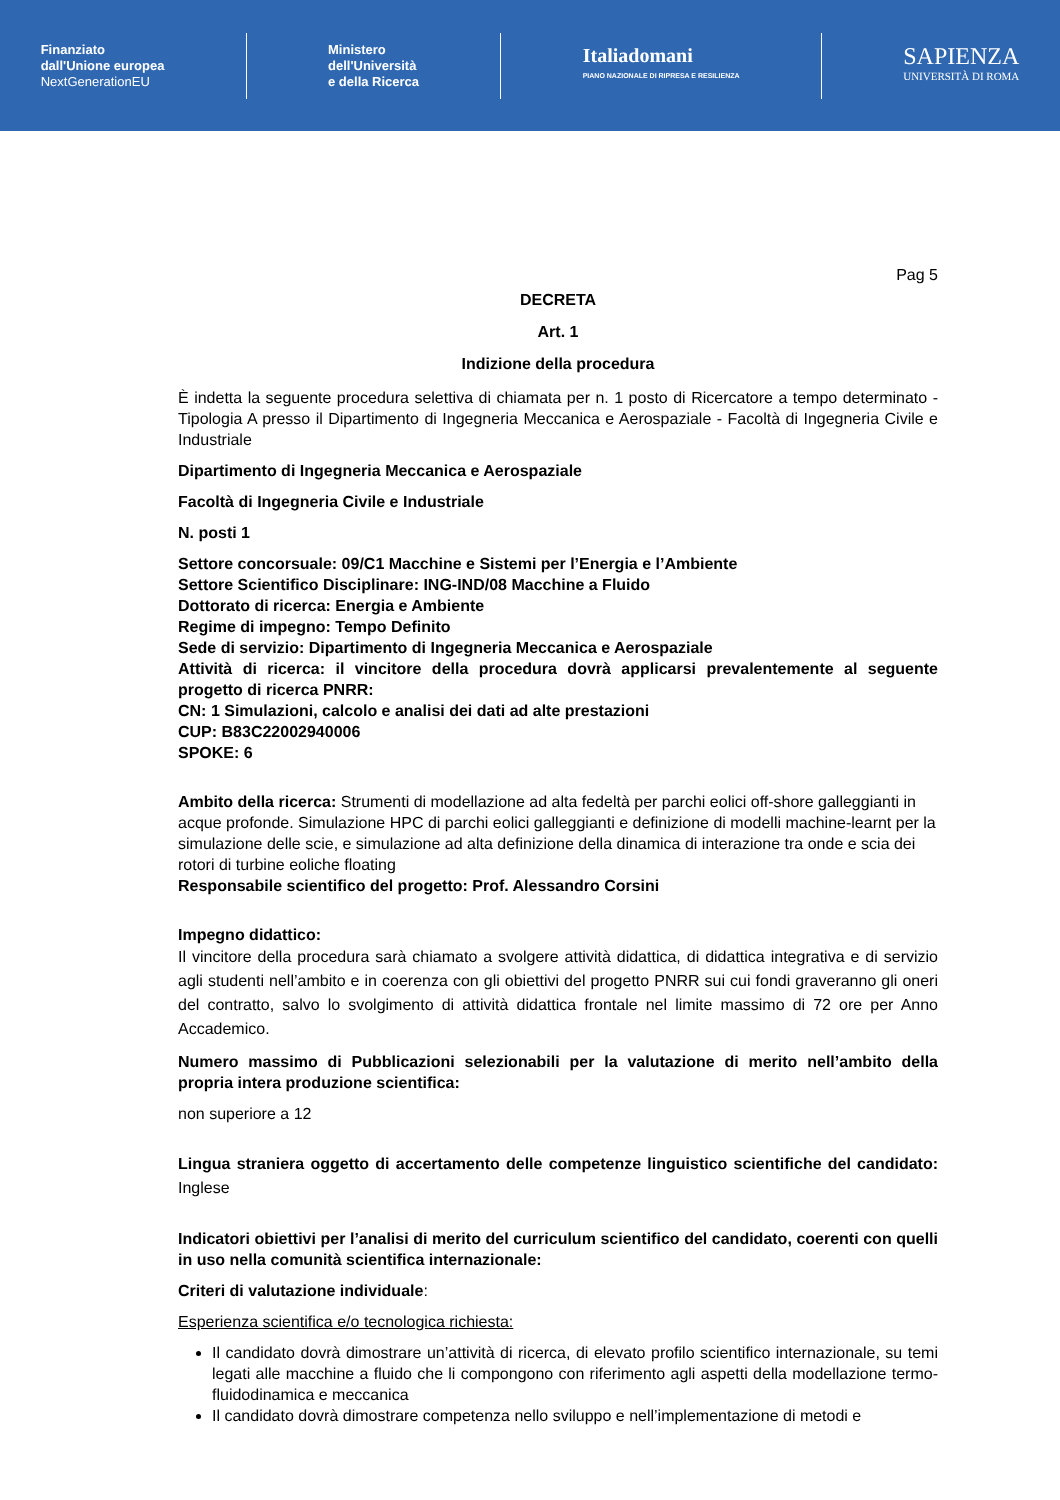Finanziato
dall'Unione europea
NextGenerationEU
Ministero
dell'Università
e della Ricerca
Italiadomani
PIANO NAZIONALE DI RIPRESA E RESILIENZA
SAPIENZA
UNIVERSITÀ DI ROMA
Pag 5
DECRETA
Art. 1
Indizione della procedura
È indetta la seguente procedura selettiva di chiamata per n. 1 posto di Ricercatore a tempo determinato - Tipologia A presso il Dipartimento di Ingegneria Meccanica e Aerospaziale - Facoltà di Ingegneria Civile e Industriale
Dipartimento di Ingegneria Meccanica e Aerospaziale
Facoltà di Ingegneria Civile e Industriale
N. posti 1
Settore concorsuale: 09/C1 Macchine e Sistemi per l’Energia e l’Ambiente
Settore Scientifico Disciplinare: ING-IND/08 Macchine a Fluido
Dottorato di ricerca: Energia e Ambiente
Regime di impegno: Tempo Definito
Sede di servizio: Dipartimento di Ingegneria Meccanica e Aerospaziale
Attività di ricerca: il vincitore della procedura dovrà applicarsi prevalentemente al seguente progetto di ricerca PNRR:
CN: 1 Simulazioni, calcolo e analisi dei dati ad alte prestazioni
CUP: B83C22002940006
SPOKE: 6
Ambito della ricerca: Strumenti di modellazione ad alta fedeltà per parchi eolici off-shore galleggianti in acque profonde. Simulazione HPC di parchi eolici galleggianti e definizione di modelli machine-learnt per la simulazione delle scie, e simulazione ad alta definizione della dinamica di interazione tra onde e scia dei rotori di turbine eoliche floating
Responsabile scientifico del progetto: Prof. Alessandro Corsini
Impegno didattico:
Il vincitore della procedura sarà chiamato a svolgere attività didattica, di didattica integrativa e di servizio agli studenti nell’ambito e in coerenza con gli obiettivi del progetto PNRR sui cui fondi graveranno gli oneri del contratto, salvo lo svolgimento di attività didattica frontale nel limite massimo di 72 ore per Anno Accademico.
Numero massimo di Pubblicazioni selezionabili per la valutazione di merito nell’ambito della propria intera produzione scientifica:
non superiore a 12
Lingua straniera oggetto di accertamento delle competenze linguistico scientifiche del candidato: Inglese
Indicatori obiettivi per l’analisi di merito del curriculum scientifico del candidato, coerenti con quelli in uso nella comunità scientifica internazionale:
Criteri di valutazione individuale:
Esperienza scientifica e/o tecnologica richiesta:
Il candidato dovrà dimostrare un’attività di ricerca, di elevato profilo scientifico internazionale, su temi legati alle macchine a fluido che li compongono con riferimento agli aspetti della modellazione termo-fluidodinamica e meccanica
Il candidato dovrà dimostrare competenza nello sviluppo e nell’implementazione di metodi e